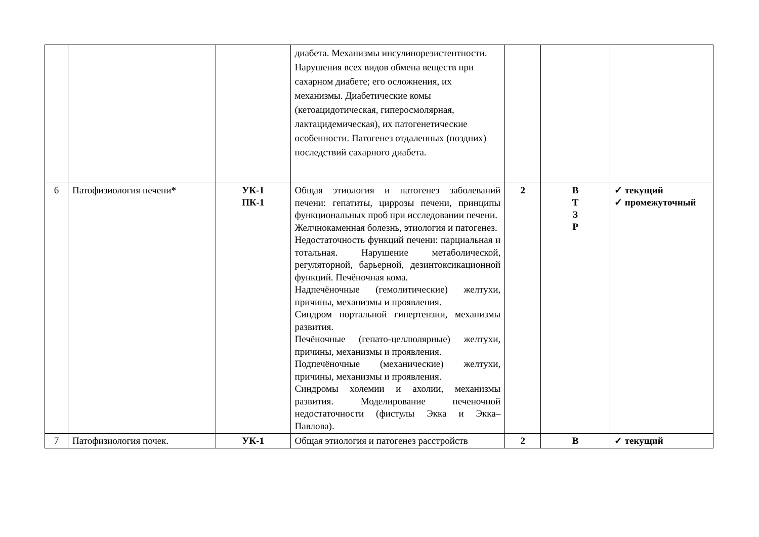| | | | диабета. Механизмы инсулинорезистентности. Нарушения всех видов обмена веществ при сахарном диабете; его осложнения, их механизмы. Диабетические комы (кетоацидотическая, гиперосмолярная, лактацидемическая), их патогенетические особенности. Патогенез отдаленных (поздних) последствий сахарного диабета. | | | |
| 6 | Патофизиология печени * | УК-1 ПК-1 | Общая этиология и патогенез заболеваний печени: гепатиты, циррозы печени, принципы функциональных проб при исследовании печени. Желчнокаменная болезнь, этиология и патогенез. Недостаточность функций печени: парциальная и тотальная. Нарушение метаболической, регуляторной, барьерной, дезинтоксикационной функций. Печёночная кома. Надпечёночные (гемолитические) желтухи, причины, механизмы и проявления. Синдром портальной гипертензии, механизмы развития. Печёночные (гепато-целлюлярные) желтухи, причины, механизмы и проявления. Подпечёночные (механические) желтухи, причины, механизмы и проявления. Синдромы холемии и ахолии, механизмы развития. Моделирование печеночной недостаточности (фистулы Экка и Экка–Павлова). | 2 | В Т З Р | ✓ текущий ✓ промежуточный |
| 7 | Патофизиология почек. | УК-1 | Общая этиология и патогенез расстройств | 2 | В | ✓ текущий |